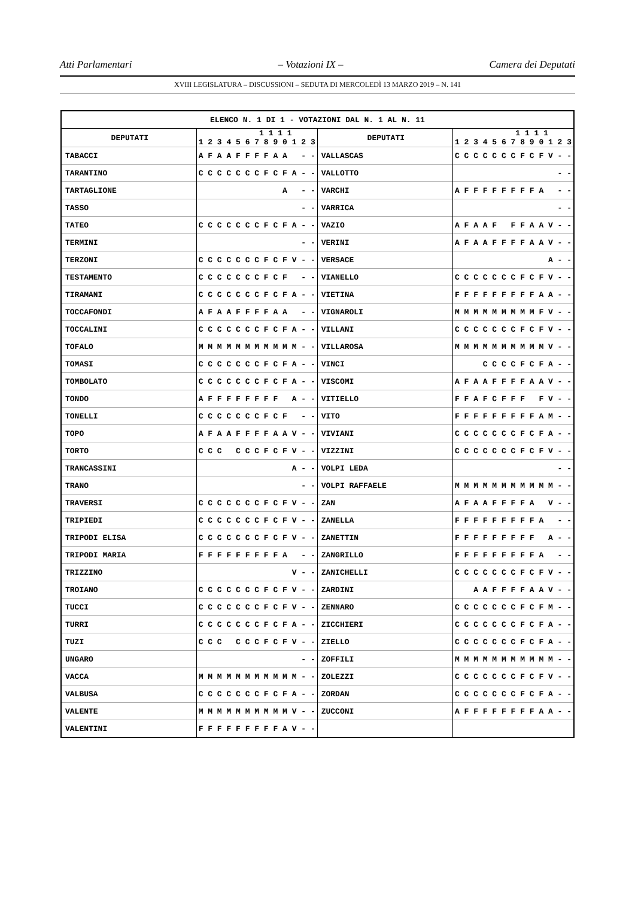Atti Parlamentari – Votazioni IX – Camera dei Deputati
XVIII LEGISLATURA – DISCUSSIONI – SEDUTA DI MERCOLEDÌ 13 MARZO 2019 – N. 141
| ELENCO N. 1 DI 1 - VOTAZIONI DAL N. 1 AL N. 11 | | | |
| --- | --- | --- | --- |
| DEPUTATI | 1 1 1 1 1 2 3 4 5 6 7 8 9 0 1 2 3 | DEPUTATI | 1 1 1 1 1 2 3 4 5 6 7 8 9 0 1 2 3 |
| TABACCI | A F A A F F F F A A - - | VALLASCAS | C C C C C C C F C F V - - |
| TARANTINO | C C C C C C C F C F A - - | VALLOTTO | - - |
| TARTAGLIONE | A - - | VARCHI | A F F F F F F F F A - - |
| TASSO | - - | VARRICA | - - |
| TATEO | C C C C C C C F C F A - - | VAZIO | A F A A F F F A A V - - |
| TERMINI | - - | VERINI | A F A A F F F F A A V - - |
| TERZONI | C C C C C C C F C F V - - | VERSACE | A - - |
| TESTAMENTO | C C C C C C C F C F - - | VIANELLO | C C C C C C C F C F V - - |
| TIRAMANI | C C C C C C C F C F A - - | VIETINA | F F F F F F F F F A A - - |
| TOCCAFONDI | A F A A F F F F A A - - | VIGNAROLI | M M M M M M M M M F V - - |
| TOCCALINI | C C C C C C C F C F A - - | VILLANI | C C C C C C C F C F V - - |
| TOFALO | M M M M M M M M M M M - - | VILLAROSA | M M M M M M M M M M V - - |
| TOMASI | C C C C C C C F C F A - - | VINCI | C C C C F C F A - - |
| TOMBOLATO | C C C C C C C F C F A - - | VISCOMI | A F A A F F F F A A V - - |
| TONDO | A F F F F F F F F A - - | VITIELLO | F F A F C F F F F V - - |
| TONELLI | C C C C C C C F C F - - | VITO | F F F F F F F F F A M - - |
| TOPO | A F A A F F F F A A V - - | VIVIANI | C C C C C C C F C F A - - |
| TORTO | C C C C C C F C F V - - | VIZZINI | C C C C C C C F C F V - - |
| TRANCASSINI | A - - | VOLPI LEDA | - - |
| TRANO | - - | VOLPI RAFFAELE | M M M M M M M M M M M - - |
| TRAVERSI | C C C C C C C F C F V - - | ZAN | A F A A F F F F A V - - |
| TRIPIEDI | C C C C C C C F C F V - - | ZANELLA | F F F F F F F F F A - - |
| TRIPODI ELISA | C C C C C C C F C F V - - | ZANETTIN | F F F F F F F F F A - - |
| TRIPODI MARIA | F F F F F F F F F A - - | ZANGRILLO | F F F F F F F F F A - - |
| TRIZZINO | V - - | ZANICHELLI | C C C C C C C F C F V - - |
| TROIANO | C C C C C C C F C F V - - | ZARDINI | A A F F F F A A V - - |
| TUCCI | C C C C C C C F C F V - - | ZENNARO | C C C C C C C F C F M - - |
| TURRI | C C C C C C C F C F A - - | ZICCHIERI | C C C C C C C F C F A - - |
| TUZI | C C C C C C F C F V - - | ZIELLO | C C C C C C C F C F A - - |
| UNGARO | - - | ZOFFILI | M M M M M M M M M M M - - |
| VACCA | M M M M M M M M M M M - - | ZOLEZZI | C C C C C C C F C F V - - |
| VALBUSA | C C C C C C C F C F A - - | ZORDAN | C C C C C C C F C F A - - |
| VALENTE | M M M M M M M M M M V - - | ZUCCONI | A F F F F F F F F A A - - |
| VALENTINI | F F F F F F F F F A V - - | | |